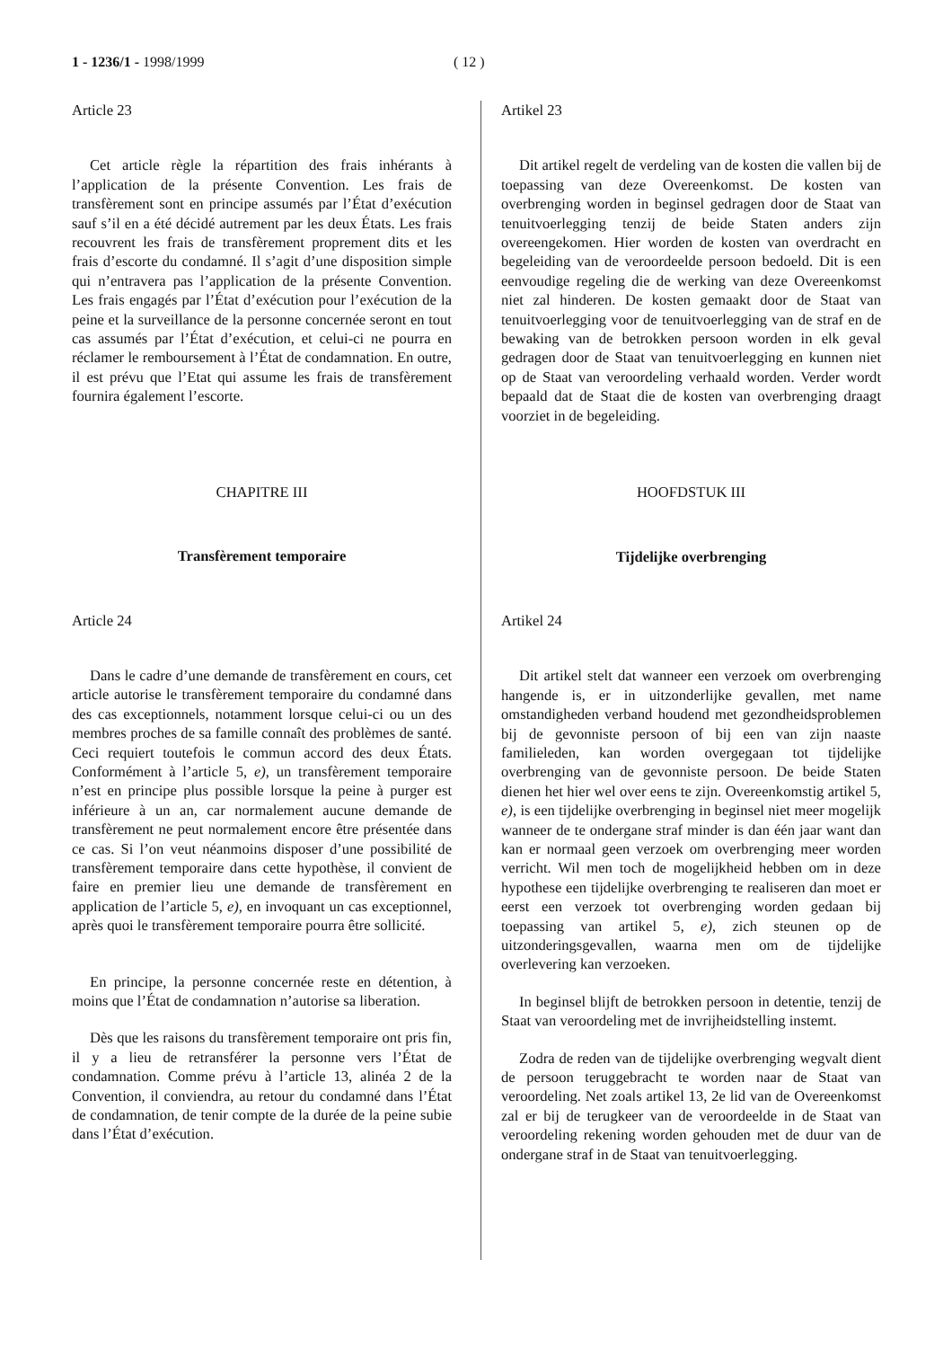1 - 1236/1 - 1998/1999 ( 12 )
Article 23
Cet article règle la répartition des frais inhérants à l’application de la présente Convention. Les frais de transfèrement sont en principe assumés par l’État d’exécution sauf s’il en a été décidé autrement par les deux États. Les frais recouvrent les frais de transfèrement proprement dits et les frais d’escorte du condamné. Il s’agit d’une disposition simple qui n’entravera pas l’application de la présente Convention. Les frais engagés par l’État d’exécution pour l’exécution de la peine et la surveillance de la personne concernée seront en tout cas assumés par l’État d’exécution, et celui-ci ne pourra en réclamer le remboursement à l’État de condamnation. En outre, il est prévu que l’Etat qui assume les frais de transfèrement fournira également l’escorte.
CHAPITRE III
Transfèrement temporaire
Article 24
Dans le cadre d’une demande de transfèrement en cours, cet article autorise le transfèrement temporaire du condamné dans des cas exceptionnels, notamment lorsque celui-ci ou un des membres proches de sa famille connaît des problèmes de santé. Ceci requiert toutefois le commun accord des deux États. Conformément à l’article 5, e), un transfèrement temporaire n’est en principe plus possible lorsque la peine à purger est inférieure à un an, car normalement aucune demande de transfèrement ne peut normalement encore être présentée dans ce cas. Si l’on veut néanmoins disposer d’une possibilité de transfèrement temporaire dans cette hypothèse, il convient de faire en premier lieu une demande de transfèrement en application de l’article 5, e), en invoquant un cas exceptionnel, après quoi le transfèrement temporaire pourra être sollicité.
En principe, la personne concernée reste en détention, à moins que l’État de condamnation n’autorise sa liberation.
Dès que les raisons du transfèrement temporaire ont pris fin, il y a lieu de retransférer la personne vers l’État de condamnation. Comme prévu à l’article 13, alinéa 2 de la Convention, il conviendra, au retour du condamné dans l’État de condamnation, de tenir compte de la durée de la peine subie dans l’État d’exécution.
Artikel 23
Dit artikel regelt de verdeling van de kosten die vallen bij de toepassing van deze Overeenkomst. De kosten van overbrenging worden in beginsel gedragen door de Staat van tenuitvoerlegging tenzij de beide Staten anders zijn overeengekomen. Hier worden de kosten van overdracht en begeleiding van de veroordeelde persoon bedoeld. Dit is een eenvoudige regeling die de werking van deze Overeenkomst niet zal hinderen. De kosten gemaakt door de Staat van tenuitvoerlegging voor de tenuitvoerlegging van de straf en de bewaking van de betrokken persoon worden in elk geval gedragen door de Staat van tenuitvoerlegging en kunnen niet op de Staat van veroordeling verhaald worden. Verder wordt bepaald dat de Staat die de kosten van overbrenging draagt voorziet in de begeleiding.
HOOFDSTUK III
Tijdelijke overbrenging
Artikel 24
Dit artikel stelt dat wanneer een verzoek om overbrenging hangende is, er in uitzonderlijke gevallen, met name omstandigheden verband houdend met gezondheidsproblemen bij de gevonniste persoon of bij een van zijn naaste familieleden, kan worden overgegaan tot tijdelijke overbrenging van de gevonniste persoon. De beide Staten dienen het hier wel over eens te zijn. Overeenkomstig artikel 5, e), is een tijdelijke overbrenging in beginsel niet meer mogelijk wanneer de te ondergane straf minder is dan één jaar want dan kan er normaal geen verzoek om overbrenging meer worden verricht. Wil men toch de mogelijkheid hebben om in deze hypothese een tijdelijke overbrenging te realiseren dan moet er eerst een verzoek tot overbrenging worden gedaan bij toepassing van artikel 5, e), zich steunen op de uitzonderingsgevallen, waarna men om de tijdelijke overlevering kan verzoeken.
In beginsel blijft de betrokken persoon in detentie, tenzij de Staat van veroordeling met de invrijheidstelling instemt.
Zodra de reden van de tijdelijke overbrenging wegvalt dient de persoon teruggebracht te worden naar de Staat van veroordeling. Net zoals artikel 13, 2e lid van de Overeenkomst zal er bij de terugkeer van de veroordeelde in de Staat van veroordeling rekening worden gehouden met de duur van de ondergane straf in de Staat van tenuitvoerlegging.